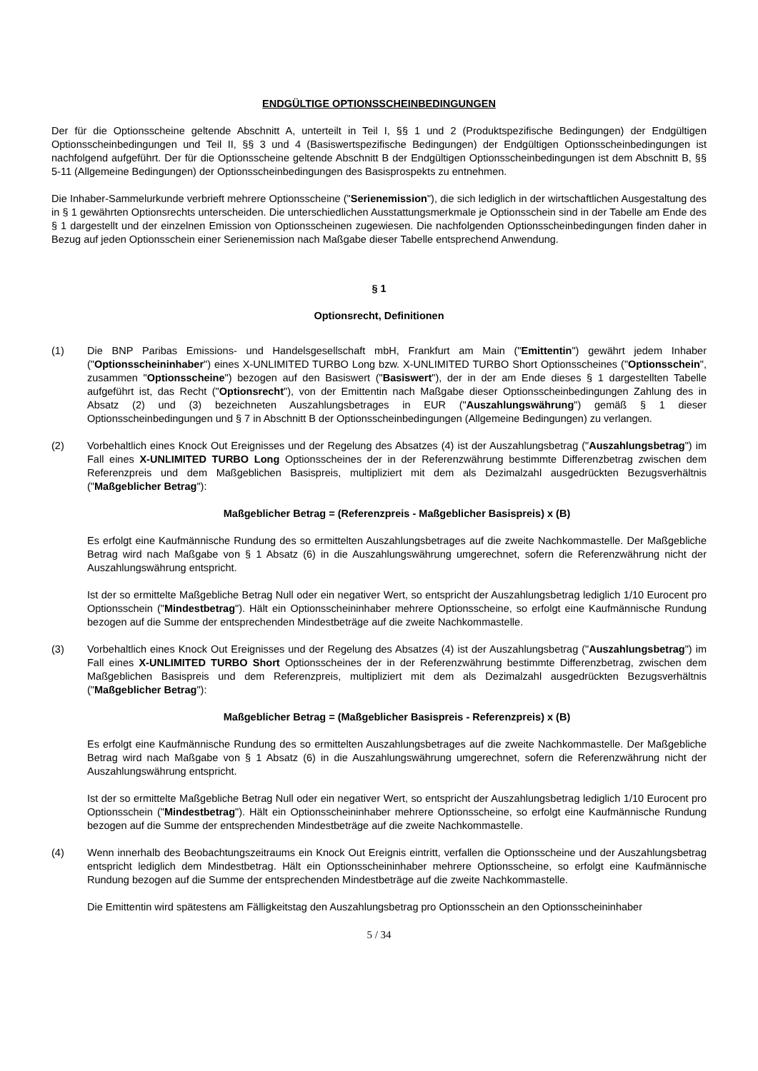ENDGÜLTIGE OPTIONSSCHEINBEDINGUNGEN
Der für die Optionsscheine geltende Abschnitt A, unterteilt in Teil I, §§ 1 und 2 (Produktspezifische Bedingungen) der Endgültigen Optionsscheinbedingungen und Teil II, §§ 3 und 4 (Basiswertspezifische Bedingungen) der Endgültigen Optionsscheinbedingungen ist nachfolgend aufgeführt. Der für die Optionsscheine geltende Abschnitt B der Endgültigen Optionsscheinbedingungen ist dem Abschnitt B, §§ 5-11 (Allgemeine Bedingungen) der Optionsscheinbedingungen des Basisprospekts zu entnehmen.
Die Inhaber-Sammelurkunde verbrieft mehrere Optionsscheine ("Serienemission"), die sich lediglich in der wirtschaftlichen Ausgestaltung des in § 1 gewährten Optionsrechts unterscheiden. Die unterschiedlichen Ausstattungsmerkmale je Optionsschein sind in der Tabelle am Ende des § 1 dargestellt und der einzelnen Emission von Optionsscheinen zugewiesen. Die nachfolgenden Optionsscheinbedingungen finden daher in Bezug auf jeden Optionsschein einer Serienemission nach Maßgabe dieser Tabelle entsprechend Anwendung.
§ 1
Optionsrecht, Definitionen
(1) Die BNP Paribas Emissions- und Handelsgesellschaft mbH, Frankfurt am Main ("Emittentin") gewährt jedem Inhaber ("Optionsscheininhaber") eines X-UNLIMITED TURBO Long bzw. X-UNLIMITED TURBO Short Optionsscheines ("Optionsschein", zusammen "Optionsscheine") bezogen auf den Basiswert ("Basiswert"), der in der am Ende dieses § 1 dargestellten Tabelle aufgeführt ist, das Recht ("Optionsrecht"), von der Emittentin nach Maßgabe dieser Optionsscheinbedingungen Zahlung des in Absatz (2) und (3) bezeichneten Auszahlungsbetrages in EUR ("Auszahlungswährung") gemäß § 1 dieser Optionsscheinbedingungen und § 7 in Abschnitt B der Optionsscheinbedingungen (Allgemeine Bedingungen) zu verlangen.
(2) Vorbehaltlich eines Knock Out Ereignisses und der Regelung des Absatzes (4) ist der Auszahlungsbetrag ("Auszahlungsbetrag") im Fall eines X-UNLIMITED TURBO Long Optionsscheines der in der Referenzwährung bestimmte Differenzbetrag zwischen dem Referenzpreis und dem Maßgeblichen Basispreis, multipliziert mit dem als Dezimalzahl ausgedrückten Bezugsverhältnis ("Maßgeblicher Betrag"):
Maßgeblicher Betrag = (Referenzpreis - Maßgeblicher Basispreis) x (B)
Es erfolgt eine Kaufmännische Rundung des so ermittelten Auszahlungsbetrages auf die zweite Nachkommastelle. Der Maßgebliche Betrag wird nach Maßgabe von § 1 Absatz (6) in die Auszahlungswährung umgerechnet, sofern die Referenzwährung nicht der Auszahlungswährung entspricht.
Ist der so ermittelte Maßgebliche Betrag Null oder ein negativer Wert, so entspricht der Auszahlungsbetrag lediglich 1/10 Eurocent pro Optionsschein ("Mindestbetrag"). Hält ein Optionsscheininhaber mehrere Optionsscheine, so erfolgt eine Kaufmännische Rundung bezogen auf die Summe der entsprechenden Mindestbeträge auf die zweite Nachkommastelle.
(3) Vorbehaltlich eines Knock Out Ereignisses und der Regelung des Absatzes (4) ist der Auszahlungsbetrag ("Auszahlungsbetrag") im Fall eines X-UNLIMITED TURBO Short Optionsscheines der in der Referenzwährung bestimmte Differenzbetrag, zwischen dem Maßgeblichen Basispreis und dem Referenzpreis, multipliziert mit dem als Dezimalzahl ausgedrückten Bezugsverhältnis ("Maßgeblicher Betrag"):
Maßgeblicher Betrag = (Maßgeblicher Basispreis - Referenzpreis) x (B)
Es erfolgt eine Kaufmännische Rundung des so ermittelten Auszahlungsbetrages auf die zweite Nachkommastelle. Der Maßgebliche Betrag wird nach Maßgabe von § 1 Absatz (6) in die Auszahlungswährung umgerechnet, sofern die Referenzwährung nicht der Auszahlungswährung entspricht.
Ist der so ermittelte Maßgebliche Betrag Null oder ein negativer Wert, so entspricht der Auszahlungsbetrag lediglich 1/10 Eurocent pro Optionsschein ("Mindestbetrag"). Hält ein Optionsscheininhaber mehrere Optionsscheine, so erfolgt eine Kaufmännische Rundung bezogen auf die Summe der entsprechenden Mindestbeträge auf die zweite Nachkommastelle.
(4) Wenn innerhalb des Beobachtungszeitraums ein Knock Out Ereignis eintritt, verfallen die Optionsscheine und der Auszahlungsbetrag entspricht lediglich dem Mindestbetrag. Hält ein Optionsscheininhaber mehrere Optionsscheine, so erfolgt eine Kaufmännische Rundung bezogen auf die Summe der entsprechenden Mindestbeträge auf die zweite Nachkommastelle.
Die Emittentin wird spätestens am Fälligkeitstag den Auszahlungsbetrag pro Optionsschein an den Optionsscheininhaber
5 / 34